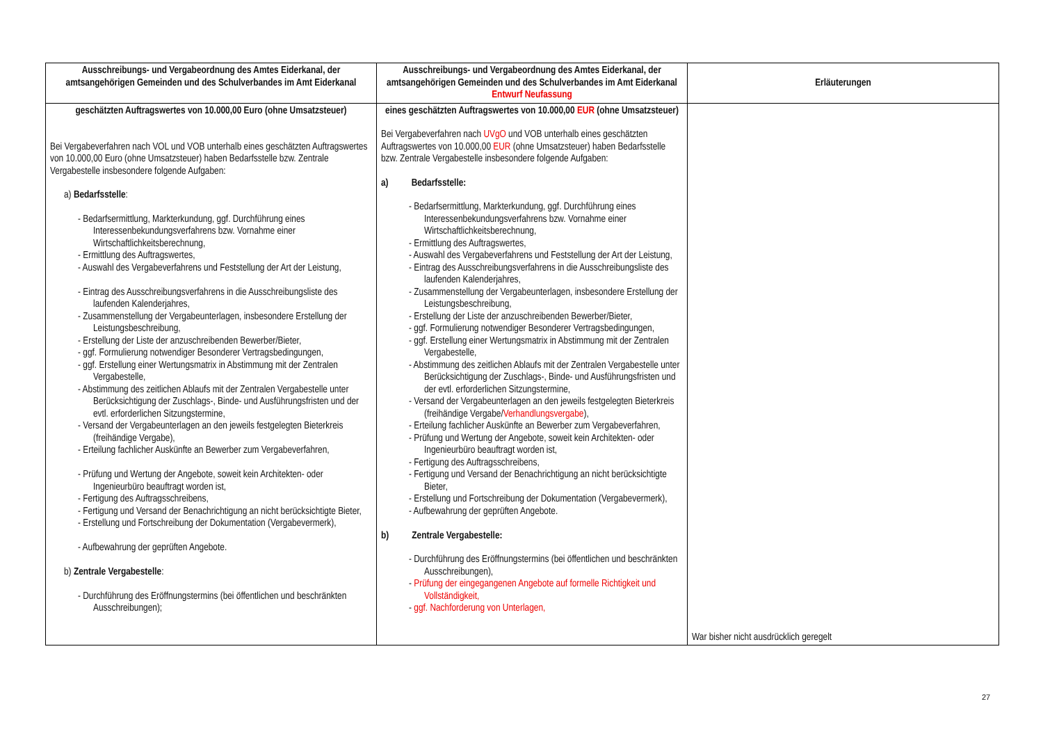| Ausschreibungs- und Vergabeordnung des Amtes Eiderkanal, der amtsangehörigen Gemeinden und des Schulverbandes im Amt Eiderkanal | Ausschreibungs- und Vergabeordnung des Amtes Eiderkanal, der amtsangehörigen Gemeinden und des Schulverbandes im Amt Eiderkanal Entwurf Neufassung | Erläuterungen |
| --- | --- | --- |
| geschätzten Auftragswertes von 10.000,00 Euro (ohne Umsatzsteuer) Bei Vergabeverfahren nach VOL und VOB unterhalb eines geschätzten Auftragswertes von 10.000,00 Euro (ohne Umsatzsteuer) haben Bedarfsstelle bzw. Zentrale Vergabestelle insbesondere folgende Aufgaben: a) Bedarfsstelle : - Bedarfsermittlung, Markterkundung, ggf. Durchführung eines Interessenbekundungsverfahrens bzw. Vornahme einer Wirtschaftlichkeitsberechnung, - Ermittlung des Auftragswertes, - Auswahl des Vergabeverfahrens und Feststellung der Art der Leistung, - Eintrag des Ausschreibungsverfahrens in die Ausschreibungsliste des laufenden Kalenderjahres, - Zusammenstellung der Vergabeunterlagen, insbesondere Erstellung der Leistungsbeschreibung, - Erstellung der Liste der anzuschreibenden Bewerber/Bieter, - ggf. Formulierung notwendiger Besonderer Vertragsbedingungen, - ggf. Erstellung einer Wertungsmatrix in Abstimmung mit der Zentralen Vergabestelle, - Abstimmung des zeitlichen Ablaufs mit der Zentralen Vergabestelle unter Berücksichtigung der Zuschlags-, Binde- und Ausführungsfristen und der evtl. erforderlichen Sitzungstermine, - Versand der Vergabeunterlagen an den jeweils festgelegten Bieterkreis (freihändige Vergabe), - Erteilung fachlicher Auskünfte an Bewerber zum Vergabeverfahren, - Prüfung und Wertung der Angebote, soweit kein Architekten- oder Ingenieurbüro beauftragt worden ist, - Fertigung des Auftragsschreibens, - Fertigung und Versand der Benachrichtigung an nicht berücksichtigte Bieter, - Erstellung und Fortschreibung der Dokumentation (Vergabevermerk), - Aufbewahrung der geprüften Angebote. b) Zentrale Vergabestelle : - Durchführung des Eröffnungstermins (bei öffentlichen und beschränkten Ausschreibungen); | eines geschätzten Auftragswertes von 10.000,00 EUR (ohne Umsatzsteuer) Bei Vergabeverfahren nach UVgO und VOB unterhalb eines geschätzten Auftragswertes von 10.000,00 EUR (ohne Umsatzsteuer) haben Bedarfsstelle bzw. Zentrale Vergabestelle insbesondere folgende Aufgaben: a) Bedarfsstelle: - Bedarfsermittlung, Markterkundung, ggf. Durchführung eines Interessenbekundungsverfahrens bzw. Vornahme einer Wirtschaftlichkeitsberechnung, - Ermittlung des Auftragswertes, - Auswahl des Vergabeverfahrens und Feststellung der Art der Leistung, - Eintrag des Ausschreibungsverfahrens in die Ausschreibungsliste des laufenden Kalenderjahres, - Zusammenstellung der Vergabeunterlagen, insbesondere Erstellung der Leistungsbeschreibung, - Erstellung der Liste der anzuschreibenden Bewerber/Bieter, - ggf. Formulierung notwendiger Besonderer Vertragsbedingungen, - ggf. Erstellung einer Wertungsmatrix in Abstimmung mit der Zentralen Vergabestelle, - Abstimmung des zeitlichen Ablaufs mit der Zentralen Vergabestelle unter Berücksichtigung der Zuschlags-, Binde- und Ausführungsfristen und der evtl. erforderlichen Sitzungstermine, - Versand der Vergabeunterlagen an den jeweils festgelegten Bieterkreis (freihändige Vergabe/ Verhandlungsvergabe ), - Erteilung fachlicher Auskünfte an Bewerber zum Vergabeverfahren, - Prüfung und Wertung der Angebote, soweit kein Architekten- oder Ingenieurbüro beauftragt worden ist, - Fertigung des Auftragsschreibens, - Fertigung und Versand der Benachrichtigung an nicht berücksichtigte Bieter, - Erstellung und Fortschreibung der Dokumentation (Vergabevermerk), - Aufbewahrung der geprüften Angebote. b) Zentrale Vergabestelle: - Durchführung des Eröffnungstermins (bei öffentlichen und beschränkten Ausschreibungen), - Prüfung der eingegangenen Angebote auf formelle Richtigkeit und Vollständigkeit, - ggf. Nachforderung von Unterlagen, | War bisher nicht ausdrücklich geregelt |
27